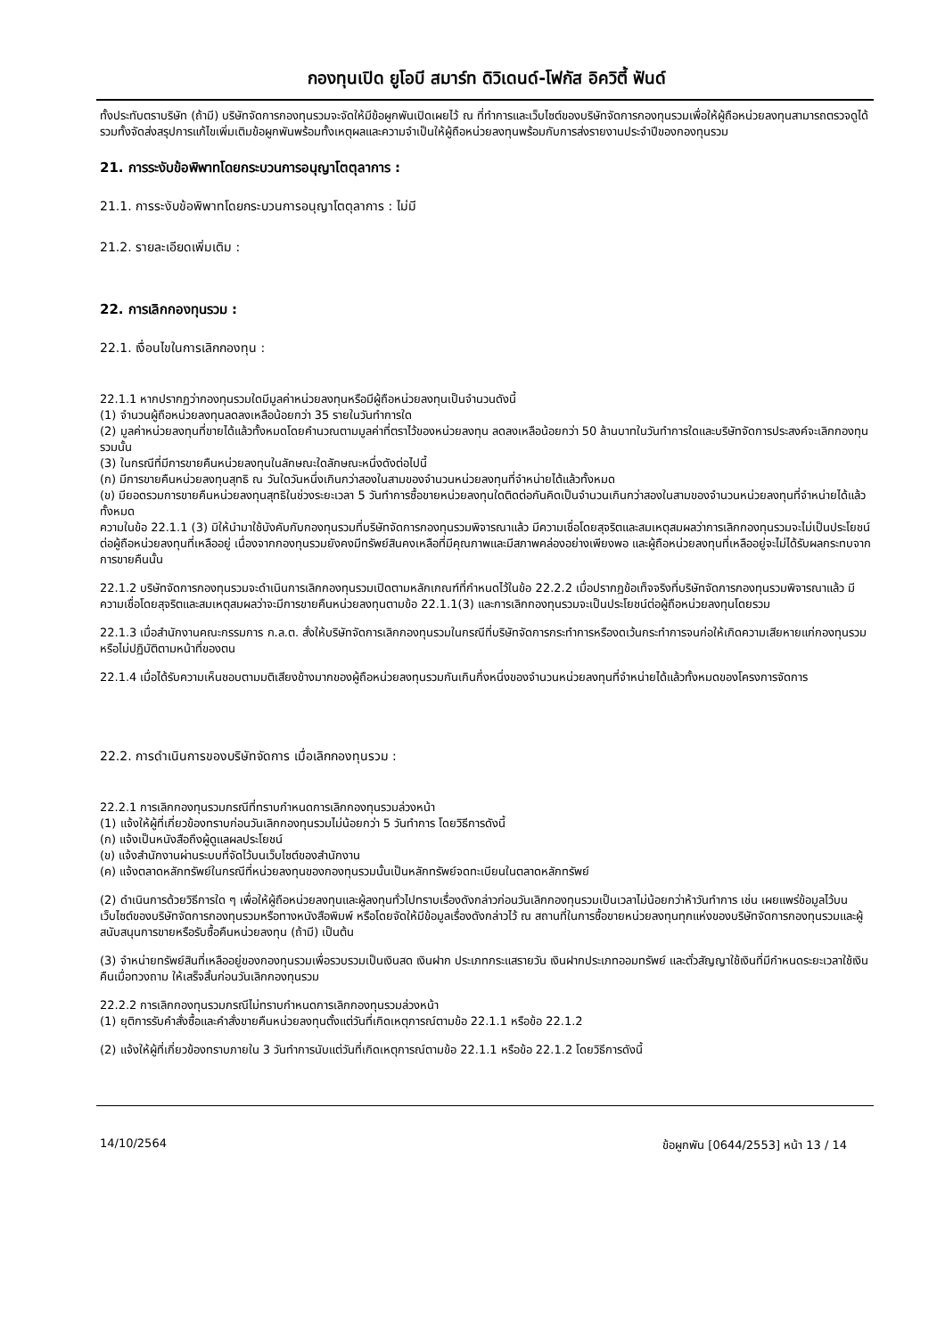กองทุนเปิด ยูโอบี สมาร์ท ดิวิเดนด์-โฟกัส อิควิตี้ ฟันด์
ทั้งประทับตราบริษัท (ถ้ามี) บริษัทจัดการกองทุนรวมจะจัดให้มีข้อผูกพันเปิดเผยไว้ ณ ที่ทำการและเว็บไซต์ของบริษัทจัดการกองทุนรวมเพื่อให้ผู้ถือหน่วยลงทุนสามารถตรวจดูได้ รวมทั้งจัดส่งสรุปการแก้ไขเพิ่มเติมข้อผูกพันพร้อมทั้งเหตุผลและความจำเป็นให้ผู้ถือหน่วยลงทุนพร้อมกับการส่งรายงานประจำปีของกองทุนรวม
21. การระงับข้อพิพาทโดยกระบวนการอนุญาโตตุลาการ :
21.1. การระงับข้อพิพาทโดยกระบวนการอนุญาโตตุลาการ : ไม่มี
21.2. รายละเอียดเพิ่มเติม :
22. การเลิกกองทุนรวม :
22.1. เงื่อนไขในการเลิกกองทุน :
22.1.1 หากปรากฏว่ากองทุนรวมใดมีมูลค่าหน่วยลงทุนหรือมีผู้ถือหน่วยลงทุนเป็นจำนวนดังนี้
(1) จำนวนผู้ถือหน่วยลงทุนลดลงเหลือน้อยกว่า 35 รายในวันทำการใด
(2) มูลค่าหน่วยลงทุนที่ขายได้แล้วทั้งหมดโดยคำนวณตามมูลค่าที่ตราไว้ของหน่วยลงทุน ลดลงเหลือน้อยกว่า 50 ล้านบาทในวันทำการใดและบริษัทจัดการประสงค์จะเลิกกองทุนรวมนั้น
(3) ในกรณีที่มีการขายคืนหน่วยลงทุนในลักษณะใดลักษณะหนึ่งดังต่อไปนี้
(ก) มีการขายคืนหน่วยลงทุนสุทธิ ณ วันใดวันหนึ่งเกินกว่าสองในสามของจำนวนหน่วยลงทุนที่จำหน่ายได้แล้วทั้งหมด
(ข) มียอดรวมการขายคืนหน่วยลงทุนสุทธิในช่วงระยะเวลา 5 วันทำการซื้อขายหน่วยลงทุนใดติดต่อกันคิดเป็นจำนวนเกินกว่าสองในสามของจำนวนหน่วยลงทุนที่จำหน่ายได้แล้วทั้งหมด
ความในข้อ 22.1.1 (3) มิให้นำมาใช้บังคับกับกองทุนรวมที่บริษัทจัดการกองทุนรวมพิจารณาแล้ว มีความเชื่อโดยสุจริตและสมเหตุสมผลว่าการเลิกกองทุนรวมจะไม่เป็นประโยชน์ต่อผู้ถือหน่วยลงทุนที่เหลืออยู่ เนื่องจากกองทุนรวมยังคงมีทรัพย์สินคงเหลือที่มีคุณภาพและมีสภาพคล่องอย่างเพียงพอ และผู้ถือหน่วยลงทุนที่เหลืออยู่จะไม่ได้รับผลกระทบจากการขายคืนนั้น
22.1.2 บริษัทจัดการกองทุนรวมจะดำเนินการเลิกกองทุนรวมเปิดตามหลักเกณฑ์ที่กำหนดไว้ในข้อ 22.2.2 เมื่อปรากฏข้อเท็จจริงที่บริษัทจัดการกองทุนรวมพิจารณาแล้ว มีความเชื่อโดยสุจริตและสมเหตุสมผลว่าจะมีการขายคืนหน่วยลงทุนตามข้อ 22.1.1(3) และการเลิกกองทุนรวมจะเป็นประโยชน์ต่อผู้ถือหน่วยลงทุนโดยรวม
22.1.3 เมื่อสำนักงานคณะกรรมการ ก.ล.ต. สั่งให้บริษัทจัดการเลิกกองทุนรวมในกรณีที่บริษัทจัดการกระทำการหรืองดเว้นกระทำการจนก่อให้เกิดความเสียหายแก่กองทุนรวม หรือไม่ปฏิบัติตามหน้าที่ของตน
22.1.4 เมื่อได้รับความเห็นชอบตามมติเสียงข้างมากของผู้ถือหน่วยลงทุนรวมกันเกินกึ่งหนึ่งของจำนวนหน่วยลงทุนที่จำหน่ายได้แล้วทั้งหมดของโครงการจัดการ
22.2. การดำเนินการของบริษัทจัดการ เมื่อเลิกกองทุนรวม :
22.2.1 การเลิกกองทุนรวมกรณีที่ทราบกำหนดการเลิกกองทุนรวมล่วงหน้า
(1) แจ้งให้ผู้ที่เกี่ยวข้องทราบก่อนวันเลิกกองทุนรวมไม่น้อยกว่า 5 วันทำการ โดยวิธีการดังนี้
(ก) แจ้งเป็นหนังสือถึงผู้ดูแลผลประโยชน์
(ข) แจ้งสำนักงานผ่านระบบที่จัดไว้บนเว็บไซต์ของสำนักงาน
(ค) แจ้งตลาดหลักทรัพย์ในกรณีที่หน่วยลงทุนของกองทุนรวมนั้นเป็นหลักทรัพย์จดทะเบียนในตลาดหลักทรัพย์
(2) ดำเนินการด้วยวิธีการใด ๆ เพื่อให้ผู้ถือหน่วยลงทุนและผู้ลงทุนทั่วไปทราบเรื่องดังกล่าวก่อนวันเลิกกองทุนรวมเป็นเวลาไม่น้อยกว่าห้าวันทำการ เช่น เผยแพร่ข้อมูลไว้บนเว็บไซต์ของบริษัทจัดการกองทุนรวมหรือทางหนังสือพิมพ์ หรือโดยจัดให้มีข้อมูลเรื่องดังกล่าวไว้ ณ สถานที่ในการซื้อขายหน่วยลงทุนทุกแห่งของบริษัทจัดการกองทุนรวมและผู้สนับสนุนการขายหรือรับซื้อคืนหน่วยลงทุน (ถ้ามี) เป็นต้น
(3) จำหน่ายทรัพย์สินที่เหลืออยู่ของกองทุนรวมเพื่อรวบรวมเป็นเงินสด เงินฝาก ประเภทกระแสรายวัน เงินฝากประเภทออมทรัพย์ และตั๋วสัญญาใช้เงินที่มีกำหนดระยะเวลาใช้เงินคืนเมื่อทวงถาม ให้เสร็จสิ้นก่อนวันเลิกกองทุนรวม
22.2.2 การเลิกกองทุนรวมกรณีไม่ทราบกำหนดการเลิกกองทุนรวมล่วงหน้า
(1) ยุติการรับคำสั่งซื้อและคำสั่งขายคืนหน่วยลงทุนตั้งแต่วันที่เกิดเหตุการณ์ตามข้อ 22.1.1 หรือข้อ 22.1.2
(2) แจ้งให้ผู้ที่เกี่ยวข้องทราบภายใน 3 วันทำการนับแต่วันที่เกิดเหตุการณ์ตามข้อ 22.1.1 หรือข้อ 22.1.2 โดยวิธีการดังนี้
14/10/2564 ข้อผูกพัน [0644/2553] หน้า 13 / 14